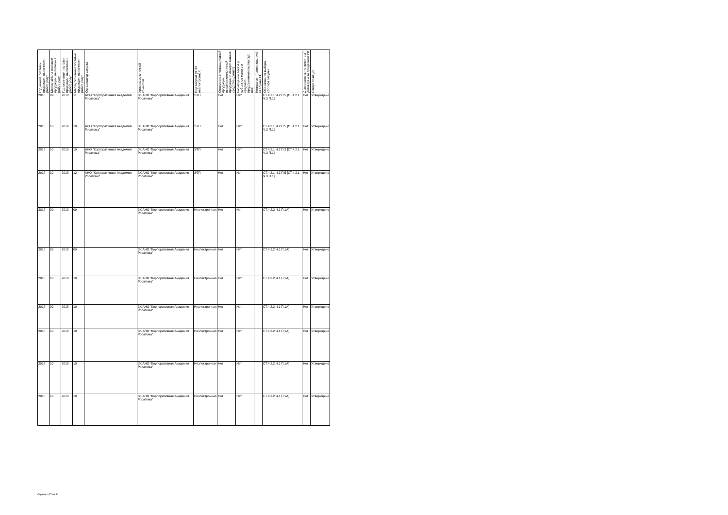| Год начала поставки продукции, выполнения работ, услуг | Месяц начала поставки продукции, выполнения работ, услуг | Год окончания поставки продукции, выполнения работ, услуг | Месяц окончания поставки продукции, выполнения работ, услуг | Организатор закупки | Уровень закупочной комиссии | Вид закупки (ЭТП/неэлектронная) | Отнесение к инновационной продукции, высокотехнологичной продукции и лекарственные средства (да/нет) | Размещение заказа у субъектов малого и среднего предпринимательства (да/нет) | Контрагент (наименование) (в случае ЕП) | Обоснования выбора способа закупки | Деятельность по проектам/договорам за пределами РФ | Статус позиции |
| --- | --- | --- | --- | --- | --- | --- | --- | --- | --- | --- | --- | --- |
| 2018 | 09 | 2018 | 11 | АНО "Корпоративная Академия Росатома" | ЗК АНО "Корпоративная Академия Росатома" | ЭТП | Нет | Нет | | СТ.4.2.1 Ч.2 П.5 [СТ.4.2.1 Ч.3 П.1] | Нет | Утверждено |
| 2018 | 10 | 2019 | 10 | АНО "Корпоративная Академия Росатома" | ЗК АНО "Корпоративная Академия Росатома" | ЭТП | Нет | Нет | | СТ.4.2.1 Ч.2 П.5 [СТ.4.2.1 Ч.3 П.1] | Нет | Утверждено |
| 2018 | 10 | 2019 | 10 | АНО "Корпоративная Академия Росатома" | ЗК АНО "Корпоративная Академия Росатома" | ЭТП | Нет | Нет | | СТ.4.2.1 Ч.2 П.2 [СТ.4.2.1 Ч.3 П.1] | Нет | Утверждено |
| 2018 | 10 | 2018 | 12 | АНО "Корпоративная Академия Росатома" | ЗК АНО "Корпоративная Академия Росатома" | ЭТП | Нет | Нет | | СТ.4.2.1 Ч.2 П.5 [СТ.4.2.1 Ч.3 П.1] | Нет | Утверждено |
| 2018 | 09 | 2019 | 09 | | ЗК АНО "Корпоративная Академия Росатома" | Неэлектронная | Нет | Нет | | СТ.4.2.2 Ч.1 П.1А) | Нет | Утверждено |
| 2018 | 09 | 2018 | 09 | | ЗК АНО "Корпоративная Академия Росатома" | Неэлектронная | Нет | Нет | | СТ.4.2.2 Ч.1 П.1А) | Нет | Утверждено |
| 2018 | 10 | 2018 | 10 | | ЗК АНО "Корпоративная Академия Росатома" | Неэлектронная | Нет | Нет | | СТ.4.2.2 Ч.1 П.1А) | Нет | Утверждено |
| 2018 | 09 | 2018 | 10 | | ЗК АНО "Корпоративная Академия Росатома" | Неэлектронная | Нет | Нет | | СТ.4.2.2 Ч.1 П.1А) | Нет | Утверждено |
| 2018 | 10 | 2018 | 10 | | ЗК АНО "Корпоративная Академия Росатома" | Неэлектронная | Нет | Нет | | СТ.4.2.2 Ч.1 П.1А) | Нет | Утверждено |
| 2018 | 10 | 2019 | 10 | | ЗК АНО "Корпоративная Академия Росатома" | Неэлектронная | Нет | Нет | | СТ.4.2.2 Ч.1 П.1А) | Нет | Утверждено |
| 2018 | 10 | 2018 | 10 | | ЗК АНО "Корпоративная Академия Росатома" | Неэлектронная | Нет | Нет | | СТ.4.2.2 Ч.1 П.1А) | Нет | Утверждено |
Страница 27 из 34